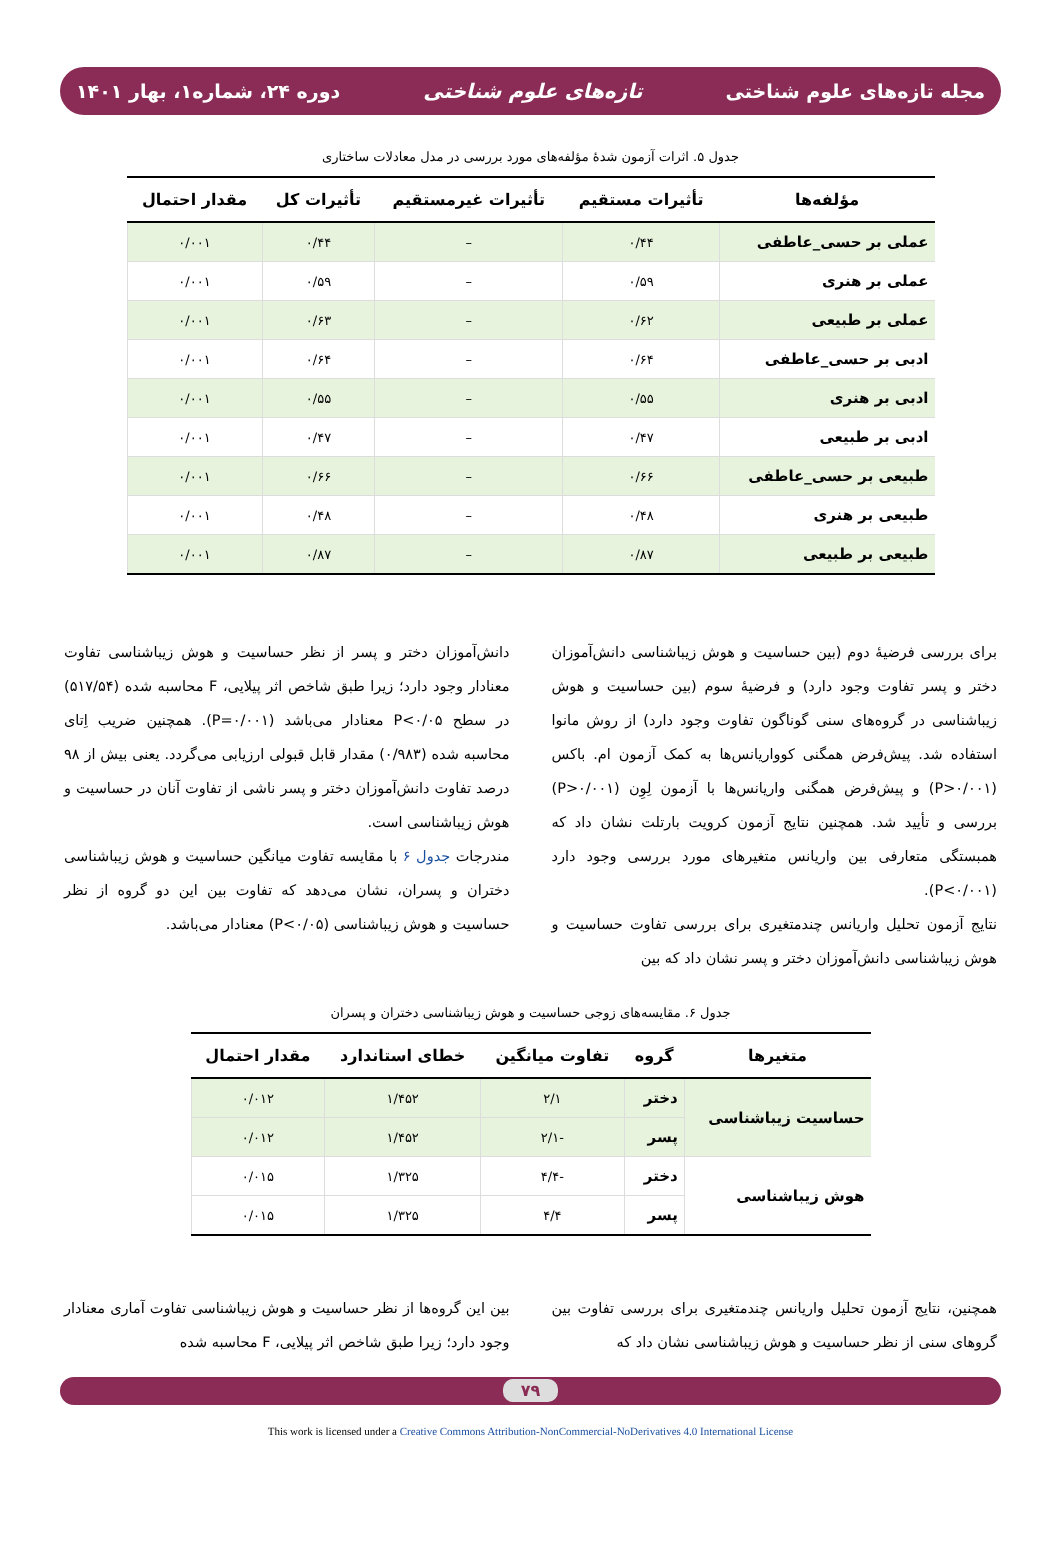مجله تازه‌های علوم شناختی تازه‌های علوم شناختی دوره ۲۴، شماره۱، بهار ۱۴۰۱
جدول ۵. اثرات آزمون شدهٔ مؤلفه‌های مورد بررسی در مدل معادلات ساختاری
| مؤلفه‌ها | تأثیرات مستقیم | تأثیرات غیرمستقیم | تأثیرات کل | مقدار احتمال |
| --- | --- | --- | --- | --- |
| عملی بر حسی_عاطفی | ۰/۴۴ | – | ۰/۴۴ | ۰/۰۰۱ |
| عملی بر هنری | ۰/۵۹ | – | ۰/۵۹ | ۰/۰۰۱ |
| عملی بر طبیعی | ۰/۶۲ | – | ۰/۶۳ | ۰/۰۰۱ |
| ادبی بر حسی_عاطفی | ۰/۶۴ | – | ۰/۶۴ | ۰/۰۰۱ |
| ادبی بر هنری | ۰/۵۵ | – | ۰/۵۵ | ۰/۰۰۱ |
| ادبی بر طبیعی | ۰/۴۷ | – | ۰/۴۷ | ۰/۰۰۱ |
| طبیعی بر حسی_عاطفی | ۰/۶۶ | – | ۰/۶۶ | ۰/۰۰۱ |
| طبیعی بر هنری | ۰/۴۸ | – | ۰/۴۸ | ۰/۰۰۱ |
| طبیعی بر طبیعی | ۰/۸۷ | – | ۰/۸۷ | ۰/۰۰۱ |
برای بررسی فرضیهٔ دوم (بین حساسیت و هوش زیباشناسی دانش‌آموزان دختر و پسر تفاوت وجود دارد) و فرضیهٔ سوم (بین حساسیت و هوش زیباشناسی در گروه‌های سنی گوناگون تفاوت وجود دارد) از روش مانوا استفاده شد. پیش‌فرض همگنی کوواریانس‌ها به کمک آزمون ام. باکس (P>۰/۰۰۱) و پیش‌فرض همگنی واریانس‌ها با آزمون لِوِن (P>۰/۰۰۱) بررسی و تأیید شد. همچنین نتایج آزمون کرویت بارتلت نشان داد که همبستگی متعارفی بین واریانس متغیرهای مورد بررسی وجود دارد (P<۰/۰۰۱).
نتایج آزمون تحلیل واریانس چندمتغیری برای بررسی تفاوت حساسیت و هوش زیباشناسی دانش‌آموزان دختر و پسر نشان داد که بین
دانش‌آموزان دختر و پسر از نظر حساسیت و هوش زیباشناسی تفاوت معنادار وجود دارد؛ زیرا طبق شاخص اثر پیلایی، F محاسبه شده (۵۱۷/۵۴) در سطح P<۰/۰۵ معنادار می‌باشد (P=۰/۰۰۱). همچنین ضریب اِتای محاسبه شده (۰/۹۸۳) مقدار قابل قبولی ارزیابی می‌گردد. یعنی بیش از ۹۸ درصد تفاوت دانش‌آموزان دختر و پسر ناشی از تفاوت آنان در حساسیت و هوش زیباشناسی است.
مندرجات جدول ۶ با مقایسه تفاوت میانگین حساسیت و هوش زیباشناسی دختران و پسران، نشان می‌دهد که تفاوت بین این دو گروه از نظر حساسیت و هوش زیباشناسی (P<۰/۰۵) معنادار می‌باشد.
جدول ۶. مقایسه‌های زوجی حساسیت و هوش زیباشناسی دختران و پسران
| متغیرها | گروه | تفاوت میانگین | خطای استاندارد | مقدار احتمال |
| --- | --- | --- | --- | --- |
| حساسیت زیباشناسی | دختر | ۲/۱ | ۱/۴۵۲ | ۰/۰۱۲ |
| | پسر | -۲/۱ | ۱/۴۵۲ | ۰/۰۱۲ |
| هوش زیباشناسی | دختر | -۴/۴ | ۱/۳۲۵ | ۰/۰۱۵ |
| | پسر | ۴/۴ | ۱/۳۲۵ | ۰/۰۱۵ |
همچنین، نتایج آزمون تحلیل واریانس چندمتغیری برای بررسی تفاوت بین گروهای سنی از نظر حساسیت و هوش زیباشناسی نشان داد که
بین این گروه‌ها از نظر حساسیت و هوش زیباشناسی تفاوت آماری معنادار وجود دارد؛ زیرا طبق شاخص اثر پیلایی، F محاسبه شده
۷۹
This work is licensed under a Creative Commons Attribution-NonCommercial-NoDerivatives 4.0 International License